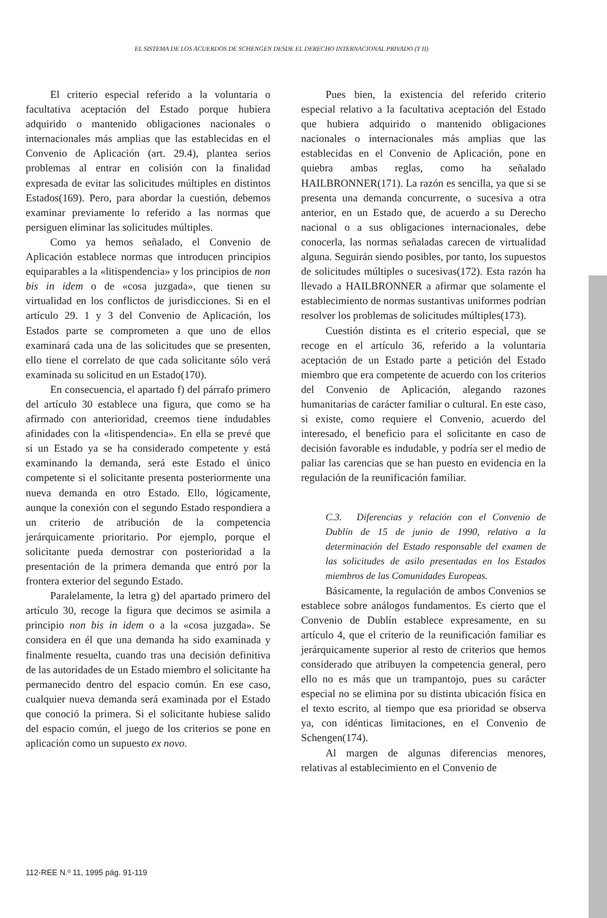EL SISTEMA DE LOS ACUERDOS DE SCHENGEN DESDE EL DERECHO INTERNACIONAL PRIVADO (Y II)
El criterio especial referido a la voluntaria o facultativa aceptación del Estado porque hubiera adquirido o mantenido obligaciones nacionales o internacionales más amplias que las establecidas en el Convenio de Aplicación (art. 29.4), plantea serios problemas al entrar en colisión con la finalidad expresada de evitar las solicitudes múltiples en distintos Estados(169). Pero, para abordar la cuestión, debemos examinar previamente lo referido a las normas que persiguen eliminar las solicitudes múltiples.
Como ya hemos señalado, el Convenio de Aplicación establece normas que introducen principios equiparables a la «litispendencia» y los principios de non bis in idem o de «cosa juzgada», que tienen su virtualidad en los conflictos de jurisdicciones. Si en el artículo 29. 1 y 3 del Convenio de Aplicación, los Estados parte se comprometen a que uno de ellos examinará cada una de las solicitudes que se presenten, ello tiene el correlato de que cada solicitante sólo verá examinada su solicitud en un Estado(170).
En consecuencia, el apartado f) del párrafo primero del artículo 30 establece una figura, que como se ha afirmado con anterioridad, creemos tiene indudables afinidades con la «litispendencia». En ella se prevé que si un Estado ya se ha considerado competente y está examinando la demanda, será este Estado el único competente si el solicitante presenta posteriormente una nueva demanda en otro Estado. Ello, lógicamente, aunque la conexión con el segundo Estado respondiera a un criterio de atribución de la competencia jerárquicamente prioritario. Por ejemplo, porque el solicitante pueda demostrar con posterioridad a la presentación de la primera demanda que entró por la frontera exterior del segundo Estado.
Paralelamente, la letra g) del apartado primero del artículo 30, recoge la figura que decimos se asimila a principio non bis in idem o a la «cosa juzgada». Se considera en él que una demanda ha sido examinada y finalmente resuelta, cuando tras una decisión definitiva de las autoridades de un Estado miembro el solicitante ha permanecido dentro del espacio común. En ese caso, cualquier nueva demanda será examinada por el Estado que conoció la primera. Si el solicitante hubiese salido del espacio común, el juego de los criterios se pone en aplicación como un supuesto ex novo.
Pues bien, la existencia del referido criterio especial relativo a la facultativa aceptación del Estado que hubiera adquirido o mantenido obligaciones nacionales o internacionales más amplias que las establecidas en el Convenio de Aplicación, pone en quiebra ambas reglas, como ha señalado HAILBRONNER(171). La razón es sencilla, ya que si se presenta una demanda concurrente, o sucesiva a otra anterior, en un Estado que, de acuerdo a su Derecho nacional o a sus obligaciones internacionales, debe conocerla, las normas señaladas carecen de virtualidad alguna. Seguirán siendo posibles, por tanto, los supuestos de solicitudes múltiples o sucesivas(172). Esta razón ha llevado a HAILBRONNER a afirmar que solamente el establecimiento de normas sustantivas uniformes podrían resolver los problemas de solicitudes múltiples(173).
Cuestión distinta es el criterio especial, que se recoge en el artículo 36, referido a la voluntaria aceptación de un Estado parte a petición del Estado miembro que era competente de acuerdo con los criterios del Convenio de Aplicación, alegando razones humanitarias de carácter familiar o cultural. En este caso, si existe, como requiere el Convenio, acuerdo del interesado, el beneficio para el solicitante en caso de decisión favorable es indudable, y podría ser el medio de paliar las carencias que se han puesto en evidencia en la regulación de la reunificación familiar.
C.3. Diferencias y relación con el Convenio de Dublín de 15 de junio de 1990, relativo a la determinación del Estado responsable del examen de las solicitudes de asilo presentadas en los Estados miembros de las Comunidades Europeas.
Básicamente, la regulación de ambos Convenios se establece sobre análogos fundamentos. Es cierto que el Convenio de Dublín establece expresamente, en su artículo 4, que el criterio de la reunificación familiar es jerárquicamente superior al resto de criterios que hemos considerado que atribuyen la competencia general, pero ello no es más que un trampantojo, pues su carácter especial no se elimina por su distinta ubicación física en el texto escrito, al tiempo que esa prioridad se observa ya, con idénticas limitaciones, en el Convenio de Schengen(174).
Al margen de algunas diferencias menores, relativas al establecimiento en el Convenio de
112-REE N.º 11, 1995 pág. 91-119